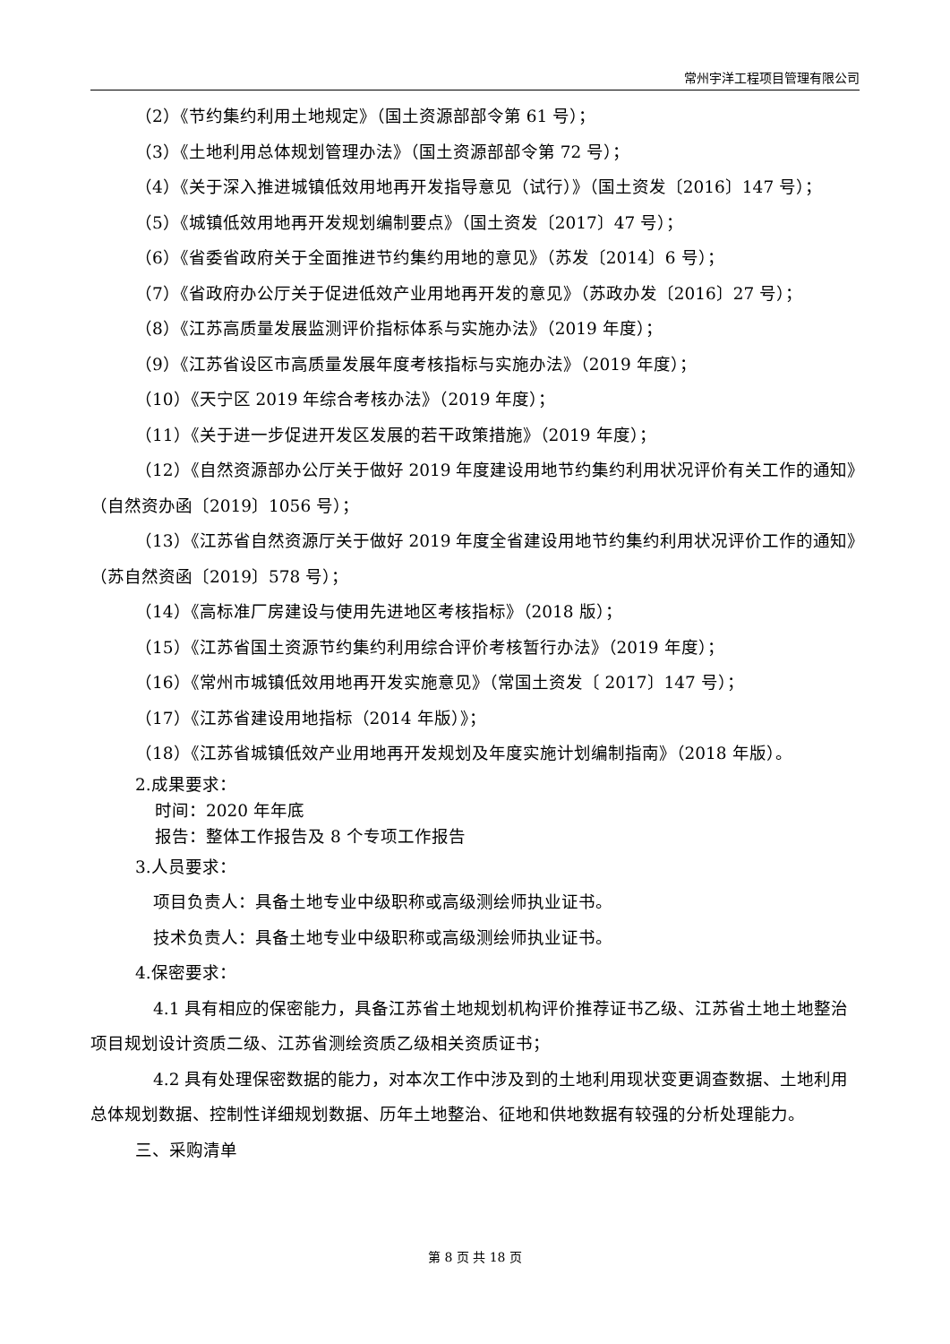常州宇洋工程项目管理有限公司
（2）《节约集约利用土地规定》（国土资源部部令第 61 号）；
（3）《土地利用总体规划管理办法》（国土资源部部令第 72 号）；
（4）《关于深入推进城镇低效用地再开发指导意见（试行）》（国土资发〔2016〕147 号）；
（5）《城镇低效用地再开发规划编制要点》（国土资发〔2017〕47 号）；
（6）《省委省政府关于全面推进节约集约用地的意见》（苏发〔2014〕6 号）；
（7）《省政府办公厅关于促进低效产业用地再开发的意见》（苏政办发〔2016〕27 号）；
（8）《江苏高质量发展监测评价指标体系与实施办法》（2019 年度）；
（9）《江苏省设区市高质量发展年度考核指标与实施办法》（2019 年度）；
（10）《天宁区 2019 年综合考核办法》（2019 年度）；
（11）《关于进一步促进开发区发展的若干政策措施》（2019 年度）；
（12）《自然资源部办公厅关于做好 2019 年度建设用地节约集约利用状况评价有关工作的通知》（自然资办函〔2019〕1056 号）；
（13）《江苏省自然资源厅关于做好 2019 年度全省建设用地节约集约利用状况评价工作的通知》（苏自然资函〔2019〕578 号）；
（14）《高标准厂房建设与使用先进地区考核指标》（2018 版）；
（15）《江苏省国土资源节约集约利用综合评价考核暂行办法》（2019 年度）；
（16）《常州市城镇低效用地再开发实施意见》（常国土资发〔 2017〕147 号）；
（17）《江苏省建设用地指标（2014 年版）》；
（18）《江苏省城镇低效产业用地再开发规划及年度实施计划编制指南》（2018 年版）。
2.成果要求：
时间：2020 年年底
报告：整体工作报告及 8 个专项工作报告
3.人员要求：
项目负责人：具备土地专业中级职称或高级测绘师执业证书。
技术负责人：具备土地专业中级职称或高级测绘师执业证书。
4.保密要求：
4.1 具有相应的保密能力，具备江苏省土地规划机构评价推荐证书乙级、江苏省土地土地整治项目规划设计资质二级、江苏省测绘资质乙级相关资质证书；
4.2 具有处理保密数据的能力，对本次工作中涉及到的土地利用现状变更调查数据、土地利用总体规划数据、控制性详细规划数据、历年土地整治、征地和供地数据有较强的分析处理能力。
三、采购清单
第 8 页 共 18 页